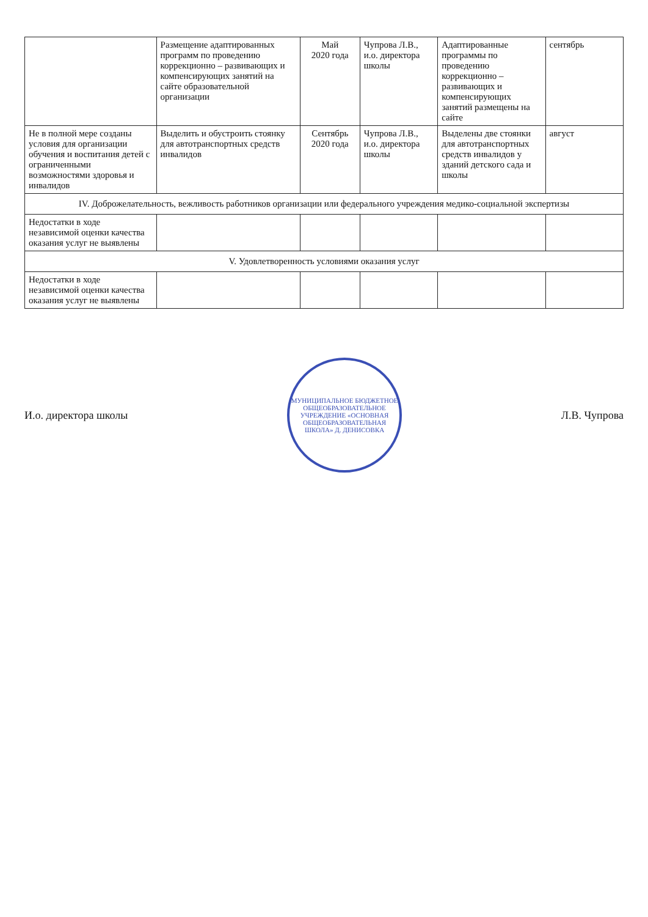| | Размещение адаптированных программ по проведению коррекционно – развивающих и компенсирующих занятий на сайте образовательной организации | Май 2020 года | Чупрова Л.В., и.о. директора школы | Адаптированные программы по проведению коррекционно – развивающих и компенсирующих занятий размещены на сайте | сентябрь |
| Не в полной мере созданы условия для организации обучения и воспитания детей с ограниченными возможностями здоровья и инвалидов | Выделить и обустроить стоянку для автотранспортных средств инвалидов | Сентябрь 2020 года | Чупрова Л.В., и.о. директора школы | Выделены две стоянки для автотранспортных средств инвалидов у зданий детского сада и школы | август |
| IV. Доброжелательность, вежливость работников организации или федерального учреждения медико-социальной экспертизы | | | | | |
| Недостатки в ходе независимой оценки качества оказания услуг не выявлены | | | | | |
| V. Удовлетворенность условиями оказания услуг | | | | | |
| Недостатки в ходе независимой оценки качества оказания услуг не выявлены | | | | | |
И.о. директора школы
МУНИЦИПАЛЬНОЕ БЮДЖЕТНОЕ ОБЩЕОБРАЗОВАТЕЛЬНОЕ УЧРЕЖДЕНИЕ «ОСНОВНАЯ ОБЩЕОБРАЗОВАТЕЛЬНАЯ ШКОЛА» Д. ДЕНИСОВКА
Л.В. Чупрова